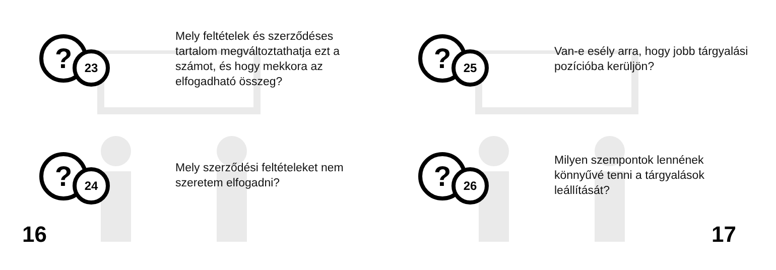? 23
Mely feltételek és szerződéses tartalom megváltoztathatja ezt a számot, és hogy mekkora az elfogadható összeg?
? 24
Mely szerződési feltételeket nem szeretem elfogadni?
16
? 25
Van-e esély arra, hogy jobb tárgyalási pozícióba kerüljön?
? 26
Milyen szempontok lennének könnyűvé tenni a tárgyalások leállítását?
17